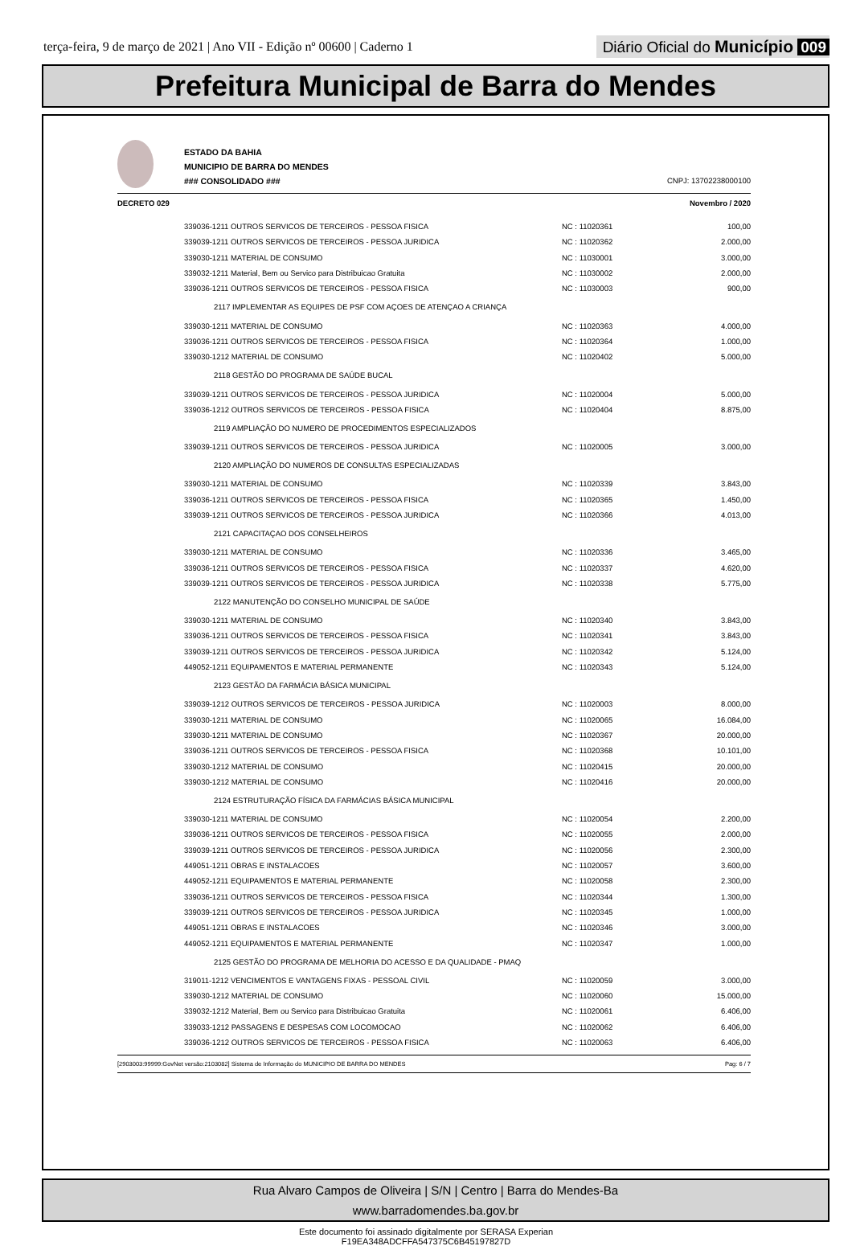terça-feira, 9 de março de 2021 | Ano VII - Edição nº 00600 | Caderno 1
Diário Oficial do Município 009
Prefeitura Municipal de Barra do Mendes
ESTADO DA BAHIA
MUNICIPIO DE BARRA DO MENDES
### CONSOLIDADO ###
CNPJ: 13702238000100
DECRETO 029 Novembro / 2020
| 339036-1211 OUTROS SERVICOS DE TERCEIROS - PESSOA FISICA | NC : 11020361 | 100,00 |
| 339039-1211 OUTROS SERVICOS DE TERCEIROS - PESSOA JURIDICA | NC : 11020362 | 2.000,00 |
| 339030-1211 MATERIAL DE CONSUMO | NC : 11030001 | 3.000,00 |
| 339032-1211 Material, Bem ou Servico para Distribuicao Gratuita | NC : 11030002 | 2.000,00 |
| 339036-1211 OUTROS SERVICOS DE TERCEIROS - PESSOA FISICA | NC : 11030003 | 900,00 |
| 2117 IMPLEMENTAR AS EQUIPES DE PSF COM AÇOES DE ATENÇAO A CRIANÇA | | |
| 339030-1211 MATERIAL DE CONSUMO | NC : 11020363 | 4.000,00 |
| 339036-1211 OUTROS SERVICOS DE TERCEIROS - PESSOA FISICA | NC : 11020364 | 1.000,00 |
| 339030-1212 MATERIAL DE CONSUMO | NC : 11020402 | 5.000,00 |
| 2118 GESTÃO DO PROGRAMA DE SAÚDE BUCAL | | |
| 339039-1211 OUTROS SERVICOS DE TERCEIROS - PESSOA JURIDICA | NC : 11020004 | 5.000,00 |
| 339036-1212 OUTROS SERVICOS DE TERCEIROS - PESSOA FISICA | NC : 11020404 | 8.875,00 |
| 2119 AMPLIAÇÃO DO NUMERO DE PROCEDIMENTOS ESPECIALIZADOS | | |
| 339039-1211 OUTROS SERVICOS DE TERCEIROS - PESSOA JURIDICA | NC : 11020005 | 3.000,00 |
| 2120 AMPLIAÇÃO DO NUMEROS DE CONSULTAS ESPECIALIZADAS | | |
| 339030-1211 MATERIAL DE CONSUMO | NC : 11020339 | 3.843,00 |
| 339036-1211 OUTROS SERVICOS DE TERCEIROS - PESSOA FISICA | NC : 11020365 | 1.450,00 |
| 339039-1211 OUTROS SERVICOS DE TERCEIROS - PESSOA JURIDICA | NC : 11020366 | 4.013,00 |
| 2121 CAPACITAÇAO DOS CONSELHEIROS | | |
| 339030-1211 MATERIAL DE CONSUMO | NC : 11020336 | 3.465,00 |
| 339036-1211 OUTROS SERVICOS DE TERCEIROS - PESSOA FISICA | NC : 11020337 | 4.620,00 |
| 339039-1211 OUTROS SERVICOS DE TERCEIROS - PESSOA JURIDICA | NC : 11020338 | 5.775,00 |
| 2122 MANUTENÇÃO DO CONSELHO MUNICIPAL DE SAÚDE | | |
| 339030-1211 MATERIAL DE CONSUMO | NC : 11020340 | 3.843,00 |
| 339036-1211 OUTROS SERVICOS DE TERCEIROS - PESSOA FISICA | NC : 11020341 | 3.843,00 |
| 339039-1211 OUTROS SERVICOS DE TERCEIROS - PESSOA JURIDICA | NC : 11020342 | 5.124,00 |
| 449052-1211 EQUIPAMENTOS E MATERIAL PERMANENTE | NC : 11020343 | 5.124,00 |
| 2123 GESTÃO DA FARMÁCIA BÁSICA MUNICIPAL | | |
| 339039-1212 OUTROS SERVICOS DE TERCEIROS - PESSOA JURIDICA | NC : 11020003 | 8.000,00 |
| 339030-1211 MATERIAL DE CONSUMO | NC : 11020065 | 16.084,00 |
| 339030-1211 MATERIAL DE CONSUMO | NC : 11020367 | 20.000,00 |
| 339036-1211 OUTROS SERVICOS DE TERCEIROS - PESSOA FISICA | NC : 11020368 | 10.101,00 |
| 339030-1212 MATERIAL DE CONSUMO | NC : 11020415 | 20.000,00 |
| 339030-1212 MATERIAL DE CONSUMO | NC : 11020416 | 20.000,00 |
| 2124 ESTRUTURAÇÃO FÍSICA DA FARMÁCIAS BÁSICA MUNICIPAL | | |
| 339030-1211 MATERIAL DE CONSUMO | NC : 11020054 | 2.200,00 |
| 339036-1211 OUTROS SERVICOS DE TERCEIROS - PESSOA FISICA | NC : 11020055 | 2.000,00 |
| 339039-1211 OUTROS SERVICOS DE TERCEIROS - PESSOA JURIDICA | NC : 11020056 | 2.300,00 |
| 449051-1211 OBRAS E INSTALACOES | NC : 11020057 | 3.600,00 |
| 449052-1211 EQUIPAMENTOS E MATERIAL PERMANENTE | NC : 11020058 | 2.300,00 |
| 339036-1211 OUTROS SERVICOS DE TERCEIROS - PESSOA FISICA | NC : 11020344 | 1.300,00 |
| 339039-1211 OUTROS SERVICOS DE TERCEIROS - PESSOA JURIDICA | NC : 11020345 | 1.000,00 |
| 449051-1211 OBRAS E INSTALACOES | NC : 11020346 | 3.000,00 |
| 449052-1211 EQUIPAMENTOS E MATERIAL PERMANENTE | NC : 11020347 | 1.000,00 |
| 2125 GESTÃO DO PROGRAMA DE MELHORIA DO ACESSO E DA QUALIDADE - PMAQ | | |
| 319011-1212 VENCIMENTOS E VANTAGENS FIXAS - PESSOAL CIVIL | NC : 11020059 | 3.000,00 |
| 339030-1212 MATERIAL DE CONSUMO | NC : 11020060 | 15.000,00 |
| 339032-1212 Material, Bem ou Servico para Distribuicao Gratuita | NC : 11020061 | 6.406,00 |
| 339033-1212 PASSAGENS E DESPESAS COM LOCOMOCAO | NC : 11020062 | 6.406,00 |
| 339036-1212 OUTROS SERVICOS DE TERCEIROS - PESSOA FISICA | NC : 11020063 | 6.406,00 |
[2903003:99999:GovNet versão:2103082] Sistema de Informação do MUNICIPIO DE BARRA DO MENDES Pag: 6 / 7
Rua Alvaro Campos de Oliveira | S/N | Centro | Barra do Mendes-Ba
www.barradomendes.ba.gov.br
Este documento foi assinado digitalmente por SERASA Experian
F19EA348ADCFFA547375C6B45197827D